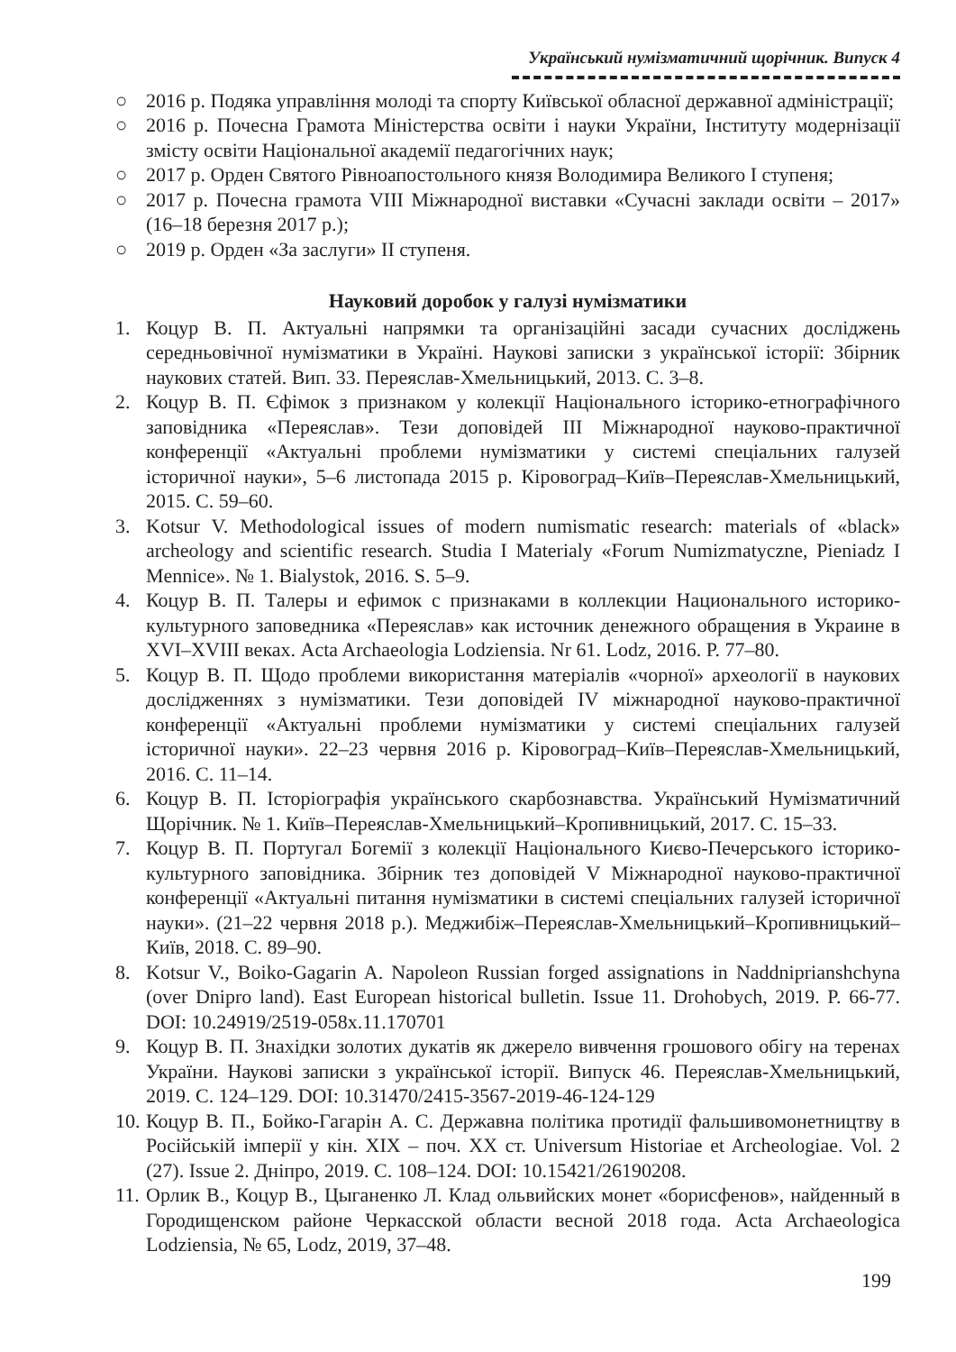Український нумізматичний щорічник. Випуск 4
○ 2016 р. Подяка управління молоді та спорту Київської обласної державної адміністрації;
○ 2016 р. Почесна Грамота Міністерства освіти і науки України, Інституту модернізації змісту освіти Національної академії педагогічних наук;
○ 2017 р. Орден Святого Рівноапостольного князя Володимира Великого I ступеня;
○ 2017 р. Почесна грамота VIII Міжнародної виставки «Сучасні заклади освіти – 2017» (16–18 березня 2017 р.);
○ 2019 р. Орден «За заслуги» II ступеня.
Науковий доробок у галузі нумізматики
1. Коцур В. П. Актуальні напрямки та організаційні засади сучасних досліджень середньовічної нумізматики в Україні. Наукові записки з української історії: Збірник наукових статей. Вип. 33. Переяслав-Хмельницький, 2013. С. 3–8.
2. Коцур В. П. Єфімок з признаком у колекції Національного історико-етнографічного заповідника «Переяслав». Тези доповідей III Міжнародної науково-практичної конференції «Актуальні проблеми нумізматики у системі спеціальних галузей історичної науки», 5–6 листопада 2015 р. Кіровоград–Київ–Переяслав-Хмельницький, 2015. С. 59–60.
3. Kotsur V. Methodological issues of modern numismatic research: materials of «black» archeology and scientific research. Studia I Materialy «Forum Numizmatyczne, Pieniadz I Mennice». № 1. Bialystok, 2016. S. 5–9.
4. Коцур В. П. Талеры и ефимок с признаками в коллекции Национального историко-культурного заповедника «Переяслав» как источник денежного обращения в Украине в XVI–XVIII веках. Acta Archaeologia Lodziensia. Nr 61. Lodz, 2016. P. 77–80.
5. Коцур В. П. Щодо проблеми використання матеріалів «чорної» археології в наукових дослідженнях з нумізматики. Тези доповідей IV міжнародної науково-практичної конференції «Актуальні проблеми нумізматики у системі спеціальних галузей історичної науки». 22–23 червня 2016 р. Кіровоград–Київ–Переяслав-Хмельницький, 2016. С. 11–14.
6. Коцур В. П. Історіографія українського скарбознавства. Український Нумізматичний Щорічник. № 1. Київ–Переяслав-Хмельницький–Кропивницький, 2017. С. 15–33.
7. Коцур В. П. Португал Богемії з колекції Національного Києво-Печерського історико-культурного заповідника. Збірник тез доповідей V Міжнародної науково-практичної конференції «Актуальні питання нумізматики в системі спеціальних галузей історичної науки». (21–22 червня 2018 р.). Меджибіж–Переяслав-Хмельницький–Кропивницький–Київ, 2018. С. 89–90.
8. Kotsur V., Boiko-Gagarin A. Napoleon Russian forged assignations in Naddnipriansh­chyna (over Dnipro land). East European historical bulletin. Issue 11. Drohobych, 2019. P. 66-77. DOI: 10.24919/2519-058x.11.170701
9. Коцур В. П. Знахідки золотих дукатів як джерело вивчення грошового обігу на теренах України. Наукові записки з української історії. Випуск 46. Переяслав-Хмельницький, 2019. С. 124–129. DOI: 10.31470/2415-3567-2019-46-124-129
10. Коцур В. П., Бойко-Гагарін А. С. Державна політика протидії фальшивомонетництву в Російській імперії у кін. XIX – поч. XX ст. Universum Historiae et Archeologiae. Vol. 2 (27). Issue 2. Дніпро, 2019. С. 108–124. DOI: 10.15421/26190208.
11. Орлик В., Коцур В., Цыганенко Л. Клад ольвийских монет «борисфенов», найденный в Городищенском районе Черкасской области весной 2018 года. Acta Archaeologica Lodziensia, № 65, Lodz, 2019, 37–48.
199